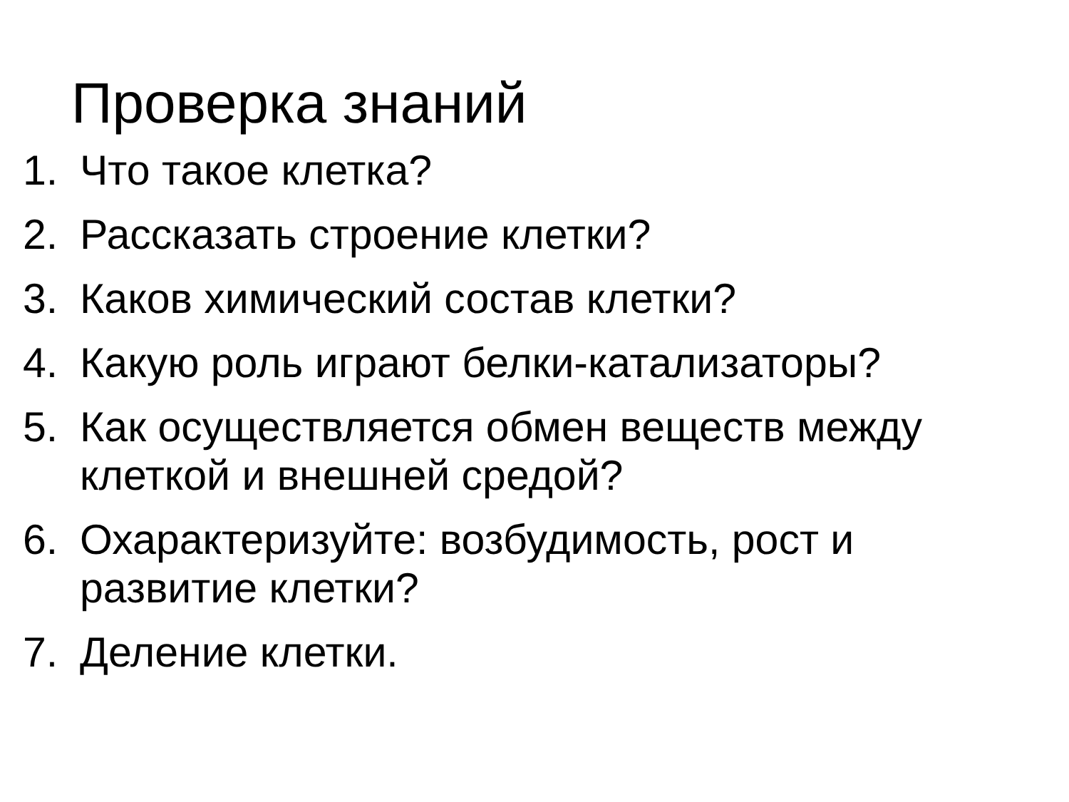Проверка знаний
1. Что такое клетка?
2. Рассказать строение клетки?
3. Каков химический состав клетки?
4. Какую роль играют белки-катализаторы?
5. Как осуществляется обмен веществ между клеткой и внешней средой?
6. Охарактеризуйте: возбудимость, рост и развитие клетки?
7. Деление клетки.